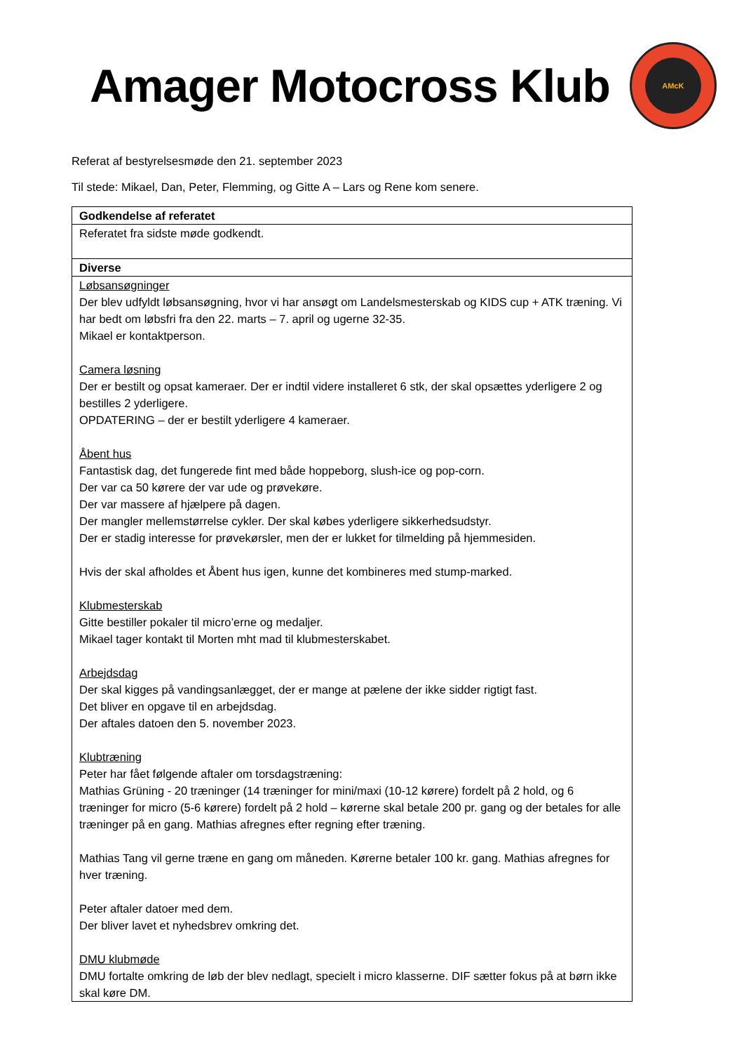Amager Motocross Klub
AMcK
Referat af bestyrelsesmøde den 21. september 2023
Til stede: Mikael, Dan, Peter, Flemming, og Gitte A – Lars og Rene kom senere.
| Godkendelse af referatet |
| --- |
| Referatet fra sidste møde godkendt. |
| Diverse |
| Løbsansøgninger Der blev udfyldt løbsansøgning, hvor vi har ansøgt om Landelsmesterskab og KIDS cup + ATK træning. Vi har bedt om løbsfri fra den 22. marts – 7. april og ugerne 32-35. Mikael er kontaktperson. Camera løsning Der er bestilt og opsat kameraer. Der er indtil videre installeret 6 stk, der skal opsættes yderligere 2 og bestilles 2 yderligere. OPDATERING – der er bestilt yderligere 4 kameraer. Åbent hus Fantastisk dag, det fungerede fint med både hoppeborg, slush-ice og pop-corn. Der var ca 50 kørere der var ude og prøvekøre. Der var massere af hjælpere på dagen. Der mangler mellemstørrelse cykler. Der skal købes yderligere sikkerhedsudstyr. Der er stadig interesse for prøvekørsler, men der er lukket for tilmelding på hjemmesiden. Hvis der skal afholdes et Åbent hus igen, kunne det kombineres med stump-marked. Klubmesterskab Gitte bestiller pokaler til micro’erne og medaljer. Mikael tager kontakt til Morten mht mad til klubmesterskabet. Arbejdsdag Der skal kigges på vandingsanlægget, der er mange at pælene der ikke sidder rigtigt fast. Det bliver en opgave til en arbejdsdag. Der aftales datoen den 5. november 2023. Klubtræning Peter har fået følgende aftaler om torsdagstræning: Mathias Grüning - 20 træninger (14 træninger for mini/maxi (10-12 kørere) fordelt på 2 hold, og 6 træninger for micro (5-6 kørere) fordelt på 2 hold – kørerne skal betale 200 pr. gang og der betales for alle træninger på en gang. Mathias afregnes efter regning efter træning. Mathias Tang vil gerne træne en gang om måneden. Kørerne betaler 100 kr. gang. Mathias afregnes for hver træning. Peter aftaler datoer med dem. Der bliver lavet et nyhedsbrev omkring det. DMU klubmøde DMU fortalte omkring de løb der blev nedlagt, specielt i micro klasserne. DIF sætter fokus på at børn ikke skal køre DM. |